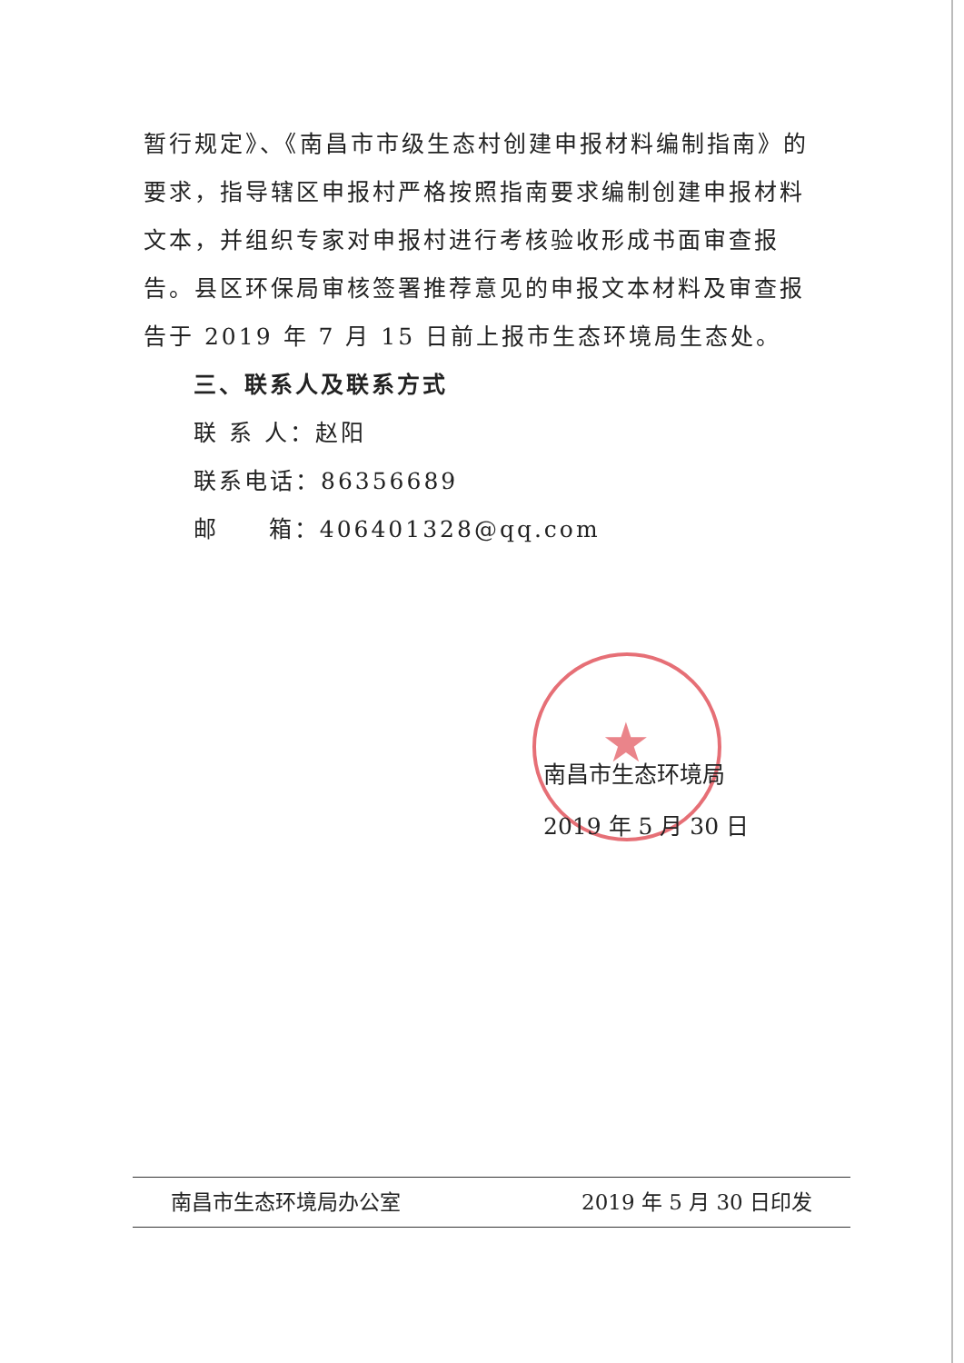★
暂行规定》、《南昌市市级生态村创建申报材料编制指南》的要求，指导辖区申报村严格按照指南要求编制创建申报材料文本，并组织专家对申报村进行考核验收形成书面审查报告。县区环保局审核签署推荐意见的申报文本材料及审查报告于 2019 年 7 月 15 日前上报市生态环境局生态处。
三、联系人及联系方式
联 系 人：赵阳
联系电话：86356689
邮 箱：406401328@qq.com
南昌市生态环境局
2019 年 5 月 30 日
南昌市生态环境局办公室 2019 年 5 月 30 日印发